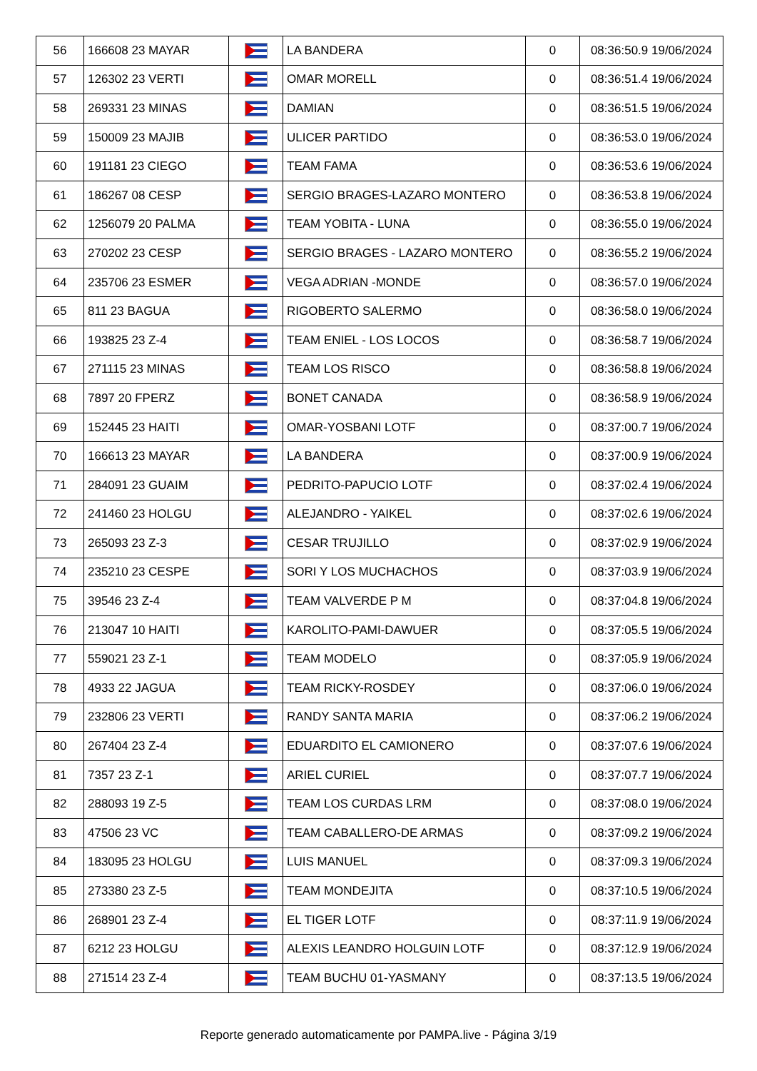| 56 | 166608 23 MAYAR | | LA BANDERA | 0 | 08:36:50.9 19/06/2024 |
| 57 | 126302 23 VERTI | | OMAR MORELL | 0 | 08:36:51.4 19/06/2024 |
| 58 | 269331 23 MINAS | | DAMIAN | 0 | 08:36:51.5 19/06/2024 |
| 59 | 150009 23 MAJIB | | ULICER PARTIDO | 0 | 08:36:53.0 19/06/2024 |
| 60 | 191181 23 CIEGO | | TEAM FAMA | 0 | 08:36:53.6 19/06/2024 |
| 61 | 186267 08 CESP | | SERGIO BRAGES-LAZARO MONTERO | 0 | 08:36:53.8 19/06/2024 |
| 62 | 1256079 20 PALMA | | TEAM YOBITA - LUNA | 0 | 08:36:55.0 19/06/2024 |
| 63 | 270202 23 CESP | | SERGIO BRAGES - LAZARO MONTERO | 0 | 08:36:55.2 19/06/2024 |
| 64 | 235706 23 ESMER | | VEGA ADRIAN -MONDE | 0 | 08:36:57.0 19/06/2024 |
| 65 | 811 23 BAGUA | | RIGOBERTO SALERMO | 0 | 08:36:58.0 19/06/2024 |
| 66 | 193825 23 Z-4 | | TEAM ENIEL - LOS LOCOS | 0 | 08:36:58.7 19/06/2024 |
| 67 | 271115 23 MINAS | | TEAM LOS RISCO | 0 | 08:36:58.8 19/06/2024 |
| 68 | 7897 20 FPERZ | | BONET CANADA | 0 | 08:36:58.9 19/06/2024 |
| 69 | 152445 23 HAITI | | OMAR-YOSBANI LOTF | 0 | 08:37:00.7 19/06/2024 |
| 70 | 166613 23 MAYAR | | LA BANDERA | 0 | 08:37:00.9 19/06/2024 |
| 71 | 284091 23 GUAIM | | PEDRITO-PAPUCIO LOTF | 0 | 08:37:02.4 19/06/2024 |
| 72 | 241460 23 HOLGU | | ALEJANDRO - YAIKEL | 0 | 08:37:02.6 19/06/2024 |
| 73 | 265093 23 Z-3 | | CESAR TRUJILLO | 0 | 08:37:02.9 19/06/2024 |
| 74 | 235210 23 CESPE | | SORI Y LOS MUCHACHOS | 0 | 08:37:03.9 19/06/2024 |
| 75 | 39546 23 Z-4 | | TEAM VALVERDE P M | 0 | 08:37:04.8 19/06/2024 |
| 76 | 213047 10 HAITI | | KAROLITO-PAMI-DAWUER | 0 | 08:37:05.5 19/06/2024 |
| 77 | 559021 23 Z-1 | | TEAM MODELO | 0 | 08:37:05.9 19/06/2024 |
| 78 | 4933 22 JAGUA | | TEAM RICKY-ROSDEY | 0 | 08:37:06.0 19/06/2024 |
| 79 | 232806 23 VERTI | | RANDY SANTA MARIA | 0 | 08:37:06.2 19/06/2024 |
| 80 | 267404 23 Z-4 | | EDUARDITO EL CAMIONERO | 0 | 08:37:07.6 19/06/2024 |
| 81 | 7357 23 Z-1 | | ARIEL CURIEL | 0 | 08:37:07.7 19/06/2024 |
| 82 | 288093 19 Z-5 | | TEAM LOS CURDAS LRM | 0 | 08:37:08.0 19/06/2024 |
| 83 | 47506 23 VC | | TEAM CABALLERO-DE ARMAS | 0 | 08:37:09.2 19/06/2024 |
| 84 | 183095 23 HOLGU | | LUIS MANUEL | 0 | 08:37:09.3 19/06/2024 |
| 85 | 273380 23 Z-5 | | TEAM MONDEJITA | 0 | 08:37:10.5 19/06/2024 |
| 86 | 268901 23 Z-4 | | EL TIGER LOTF | 0 | 08:37:11.9 19/06/2024 |
| 87 | 6212 23 HOLGU | | ALEXIS LEANDRO HOLGUIN LOTF | 0 | 08:37:12.9 19/06/2024 |
| 88 | 271514 23 Z-4 | | TEAM BUCHU 01-YASMANY | 0 | 08:37:13.5 19/06/2024 |
Reporte generado automaticamente por PAMPA.live - Página 3/19